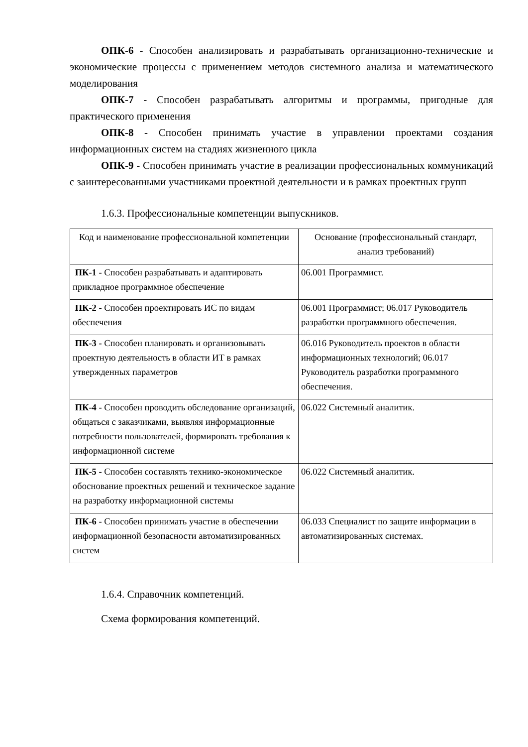ОПК-6 - Способен анализировать и разрабатывать организационно-технические и экономические процессы с применением методов системного анализа и математического моделирования
ОПК-7 - Способен разрабатывать алгоритмы и программы, пригодные для практического применения
ОПК-8 - Способен принимать участие в управлении проектами создания информационных систем на стадиях жизненного цикла
ОПК-9 - Способен принимать участие в реализации профессиональных коммуникаций с заинтересованными участниками проектной деятельности и в рамках проектных групп
1.6.3. Профессиональные компетенции выпускников.
| Код и наименование профессиональной компетенции | Основание (профессиональный стандарт, анализ требований) |
| --- | --- |
| ПК-1 - Способен разрабатывать и адаптировать прикладное программное обеспечение | 06.001 Программист. |
| ПК-2 - Способен проектировать ИС по видам обеспечения | 06.001 Программист; 06.017 Руководитель разработки программного обеспечения. |
| ПК-3 - Способен планировать и организовывать проектную деятельность в области ИТ в рамках утвержденных параметров | 06.016 Руководитель проектов в области информационных технологий; 06.017 Руководитель разработки программного обеспечения. |
| ПК-4 - Способен проводить обследование организаций, общаться с заказчиками, выявляя информационные потребности пользователей, формировать требования к информационной системе | 06.022 Системный аналитик. |
| ПК-5 - Способен составлять технико-экономическое обоснование проектных решений и техническое задание на разработку информационной системы | 06.022 Системный аналитик. |
| ПК-6 - Способен принимать участие в обеспечении информационной безопасности автоматизированных систем | 06.033 Специалист по защите информации в автоматизированных системах. |
1.6.4. Справочник компетенций.
Схема формирования компетенций.